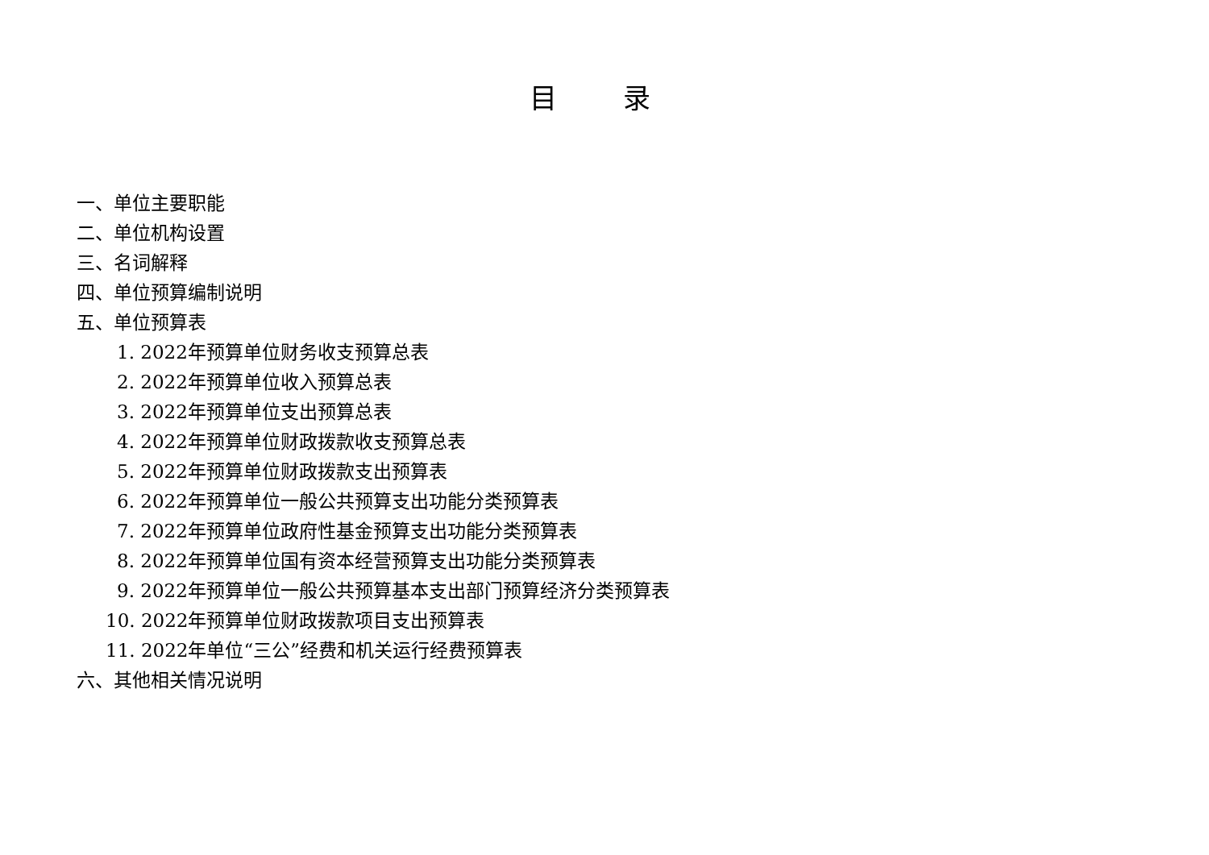目 录
一、单位主要职能
二、单位机构设置
三、名词解释
四、单位预算编制说明
五、单位预算表
1. 2022年预算单位财务收支预算总表
2. 2022年预算单位收入预算总表
3. 2022年预算单位支出预算总表
4. 2022年预算单位财政拨款收支预算总表
5. 2022年预算单位财政拨款支出预算表
6. 2022年预算单位一般公共预算支出功能分类预算表
7. 2022年预算单位政府性基金预算支出功能分类预算表
8. 2022年预算单位国有资本经营预算支出功能分类预算表
9. 2022年预算单位一般公共预算基本支出部门预算经济分类预算表
10. 2022年预算单位财政拨款项目支出预算表
11. 2022年单位“三公”经费和机关运行经费预算表
六、其他相关情况说明